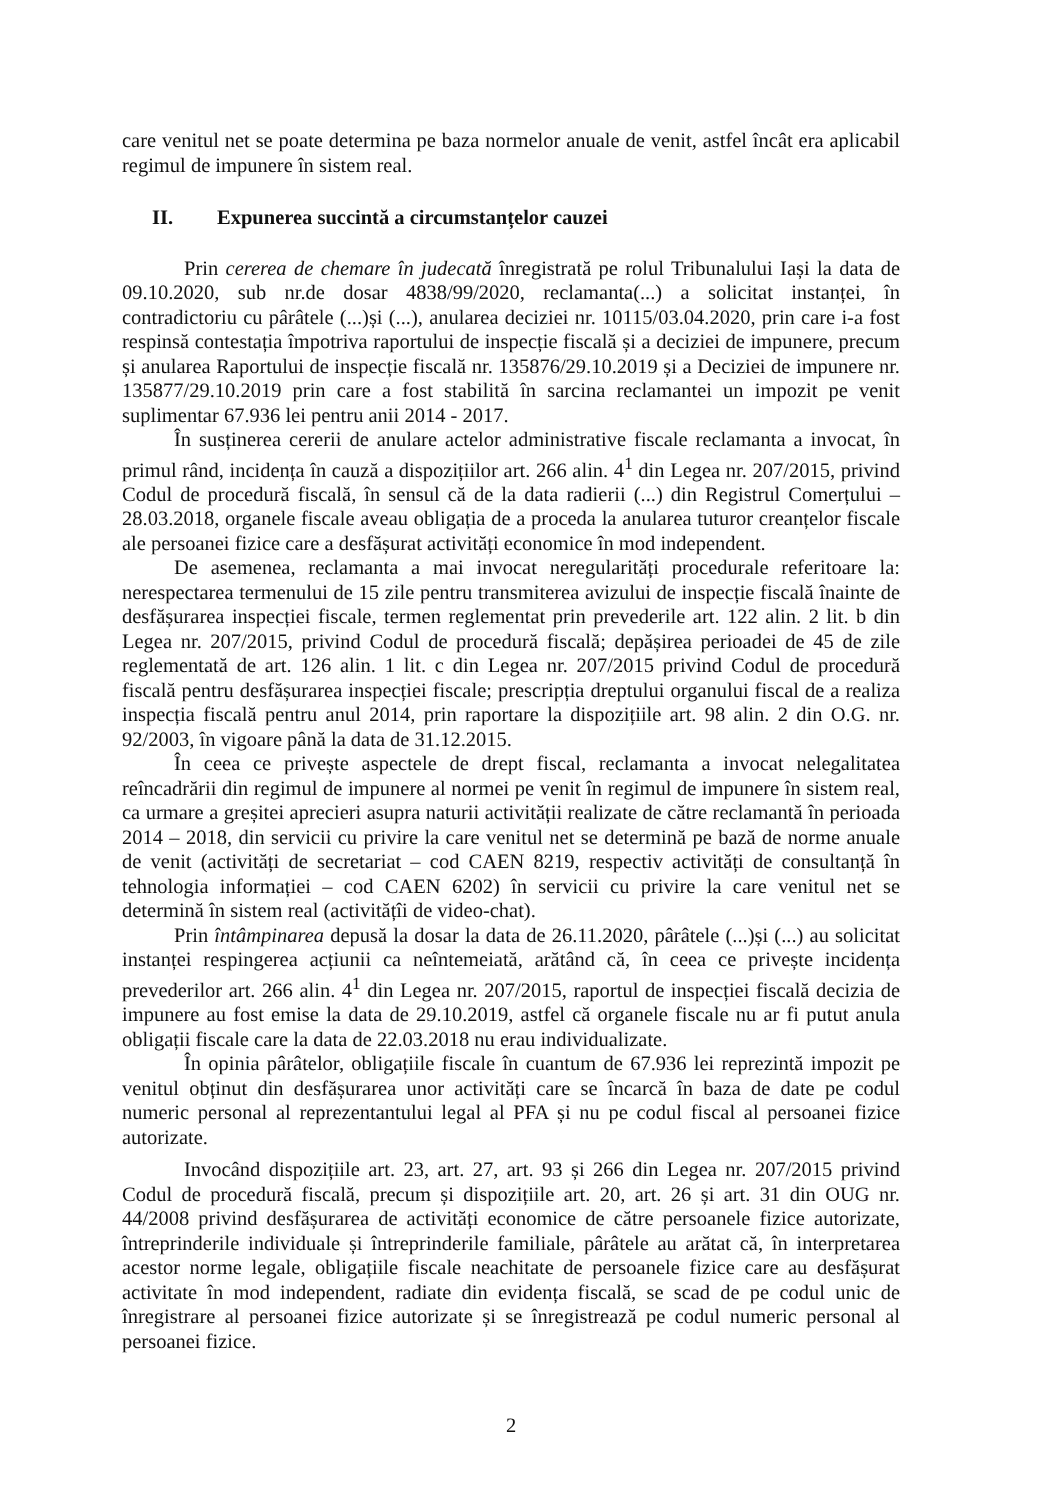care venitul net se poate determina pe baza normelor anuale de venit, astfel încât era aplicabil regimul de impunere în sistem real.
II. Expunerea succintă a circumstanțelor cauzei
Prin cererea de chemare în judecată înregistrată pe rolul Tribunalului Iași la data de 09.10.2020, sub nr.de dosar 4838/99/2020, reclamanta(...) a solicitat instanței, în contradictoriu cu pârâtele (...)și (...), anularea deciziei nr. 10115/03.04.2020, prin care i-a fost respinsă contestația împotriva raportului de inspecție fiscală și a deciziei de impunere, precum și anularea Raportului de inspecție fiscală nr. 135876/29.10.2019 și a Deciziei de impunere nr. 135877/29.10.2019 prin care a fost stabilită în sarcina reclamantei un impozit pe venit suplimentar 67.936 lei pentru anii 2014 - 2017.
În susținerea cererii de anulare actelor administrative fiscale reclamanta a invocat, în primul rând, incidența în cauză a dispozițiilor art. 266 alin. 4<sup>1</sup> din Legea nr. 207/2015, privind Codul de procedură fiscală, în sensul că de la data radierii (...) din Registrul Comerțului – 28.03.2018, organele fiscale aveau obligația de a proceda la anularea tuturor creanțelor fiscale ale persoanei fizice care a desfășurat activități economice în mod independent.
De asemenea, reclamanta a mai invocat neregularități procedurale referitoare la: nerespectarea termenului de 15 zile pentru transmiterea avizului de inspecție fiscală înainte de desfășurarea inspecției fiscale, termen reglementat prin prevederile art. 122 alin. 2 lit. b din Legea nr. 207/2015, privind Codul de procedură fiscală; depășirea perioadei de 45 de zile reglementată de art. 126 alin. 1 lit. c din Legea nr. 207/2015 privind Codul de procedură fiscală pentru desfășurarea inspecției fiscale; prescripția dreptului organului fiscal de a realiza inspecția fiscală pentru anul 2014, prin raportare la dispozițiile art. 98 alin. 2 din O.G. nr. 92/2003, în vigoare până la data de 31.12.2015.
În ceea ce privește aspectele de drept fiscal, reclamanta a invocat nelegalitatea reîncadrării din regimul de impunere al normei pe venit în regimul de impunere în sistem real, ca urmare a greșitei aprecieri asupra naturii activității realizate de către reclamantă în perioada 2014 – 2018, din servicii cu privire la care venitul net se determină pe bază de norme anuale de venit (activități de secretariat – cod CAEN 8219, respectiv activități de consultanță în tehnologia informației – cod CAEN 6202) în servicii cu privire la care venitul net se determină în sistem real (activitățîi de video-chat).
Prin întâmpinarea depusă la dosar la data de 26.11.2020, pârâtele (...)și (...) au solicitat instanței respingerea acțiunii ca neîntemeiată, arătând că, în ceea ce privește incidența prevederilor art. 266 alin. 4<sup>1</sup> din Legea nr. 207/2015, raportul de inspecției fiscală decizia de impunere au fost emise la data de 29.10.2019, astfel că organele fiscale nu ar fi putut anula obligații fiscale care la data de 22.03.2018 nu erau individualizate.
În opinia pârâtelor, obligațiile fiscale în cuantum de 67.936 lei reprezintă impozit pe venitul obținut din desfășurarea unor activități care se încarcă în baza de date pe codul numeric personal al reprezentantului legal al PFA și nu pe codul fiscal al persoanei fizice autorizate.
Invocând dispozițiile art. 23, art. 27, art. 93 și 266 din Legea nr. 207/2015 privind Codul de procedură fiscală, precum și dispozițiile art. 20, art. 26 și art. 31 din OUG nr. 44/2008 privind desfășurarea de activități economice de către persoanele fizice autorizate, întreprinderile individuale și întreprinderile familiale, pârâtele au arătat că, în interpretarea acestor norme legale, obligațiile fiscale neachitate de persoanele fizice care au desfășurat activitate în mod independent, radiate din evidența fiscală, se scad de pe codul unic de înregistrare al persoanei fizice autorizate și se înregistrează pe codul numeric personal al persoanei fizice.
2